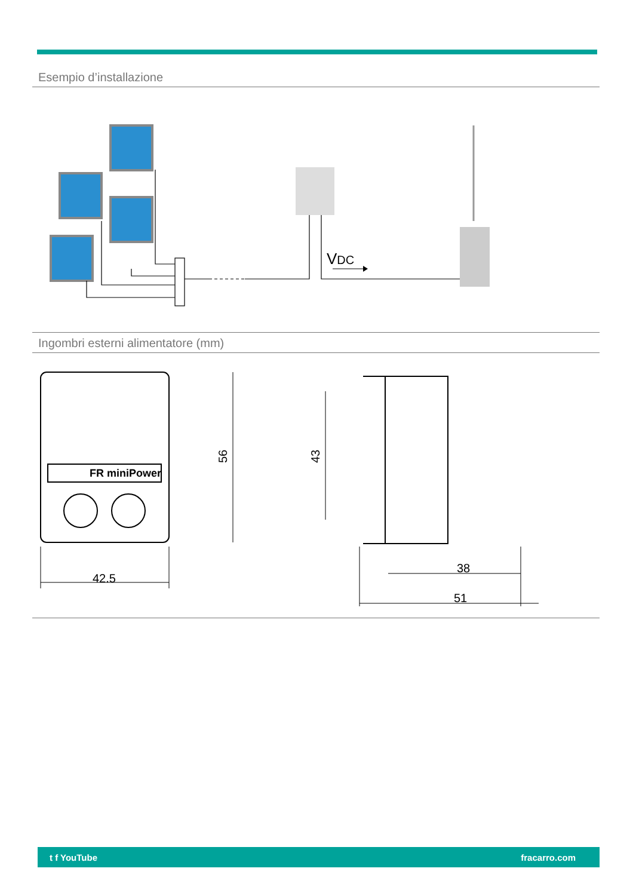Esempio d’installazione
VDC
Ingombri esterni alimentatore (mm)
42.5
56
43
38
51
FR miniPower
t f YouTube fracarro.com